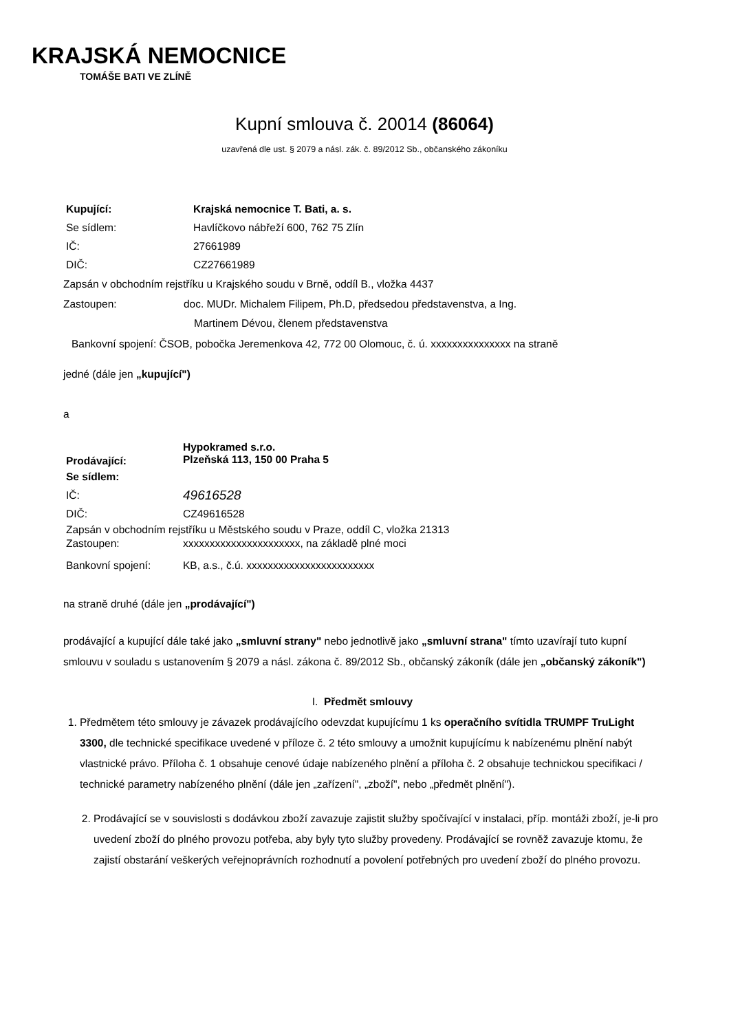KRAJSKÁ NEMOCNICE
TOMÁŠE BATI VE ZLÍNĚ
Kupní smlouva č. 20014 (86064)
uzavřená dle ust. § 2079 a násl. zák. č. 89/2012 Sb., občanského zákoníku
Kupující:
Krajská nemocnice T. Bati, a. s.
Se sídlem:
Havlíčkovo nábřeží 600, 762 75 Zlín
IČ: 27661989
DIČ: CZ27661989
Zapsán v obchodním rejstříku u Krajského soudu v Brně, oddíl B., vložka 4437
Zastoupen:
doc. MUDr. Michalem Filipem, Ph.D, předsedou představenstva, a Ing.
Martinem Dévou, členem představenstva
Bankovní spojení: ČSOB, pobočka Jeremenkova 42, 772 00 Olomouc, č. ú. xxxxxxxxxxxxxxx na straně
jedné (dále jen „kupující")
a
Prodávající:
Hypokramed s.r.o.
Plzeňská 113, 150 00 Praha 5
Se sídlem:
IČ:
49616528
DIČ: CZ49616528
Zapsán v obchodním rejstříku u Městského soudu v Praze, oddíl C, vložka 21313
Zastoupen:
xxxxxxxxxxxxxxxxxxxxxx, na základě plné moci
Bankovní spojení:
KB, a.s., č.ú. xxxxxxxxxxxxxxxxxxxxxxxx
na straně druhé (dále jen „prodávající")
prodávající a kupující dále také jako „smluvní strany" nebo jednotlivě jako „smluvní strana" tímto uzavírají tuto kupní smlouvu v souladu s ustanovením § 2079 a násl. zákona č. 89/2012 Sb., občanský zákoník (dále jen „občanský zákoník")
I. Předmět smlouvy
1. Předmětem této smlouvy je závazek prodávajícího odevzdat kupujícímu 1 ks operačního svítidla TRUMPF TruLight 3300, dle technické specifikace uvedené v příloze č. 2 této smlouvy a umožnit kupujícímu k nabízenému plnění nabýt vlastnické právo. Příloha č. 1 obsahuje cenové údaje nabízeného plnění a příloha č. 2 obsahuje technickou specifikaci / technické parametry nabízeného plnění (dále jen „zařízení", „zboží", nebo „předmět plnění").
2. Prodávající se v souvislosti s dodávkou zboží zavazuje zajistit služby spočívající v instalaci, příp. montáži zboží, je-li pro uvedení zboží do plného provozu potřeba, aby byly tyto služby provedeny. Prodávající se rovněž zavazuje ktomu, že zajistí obstarání veškerých veřejnoprávních rozhodnutí a povolení potřebných pro uvedení zboží do plného provozu.